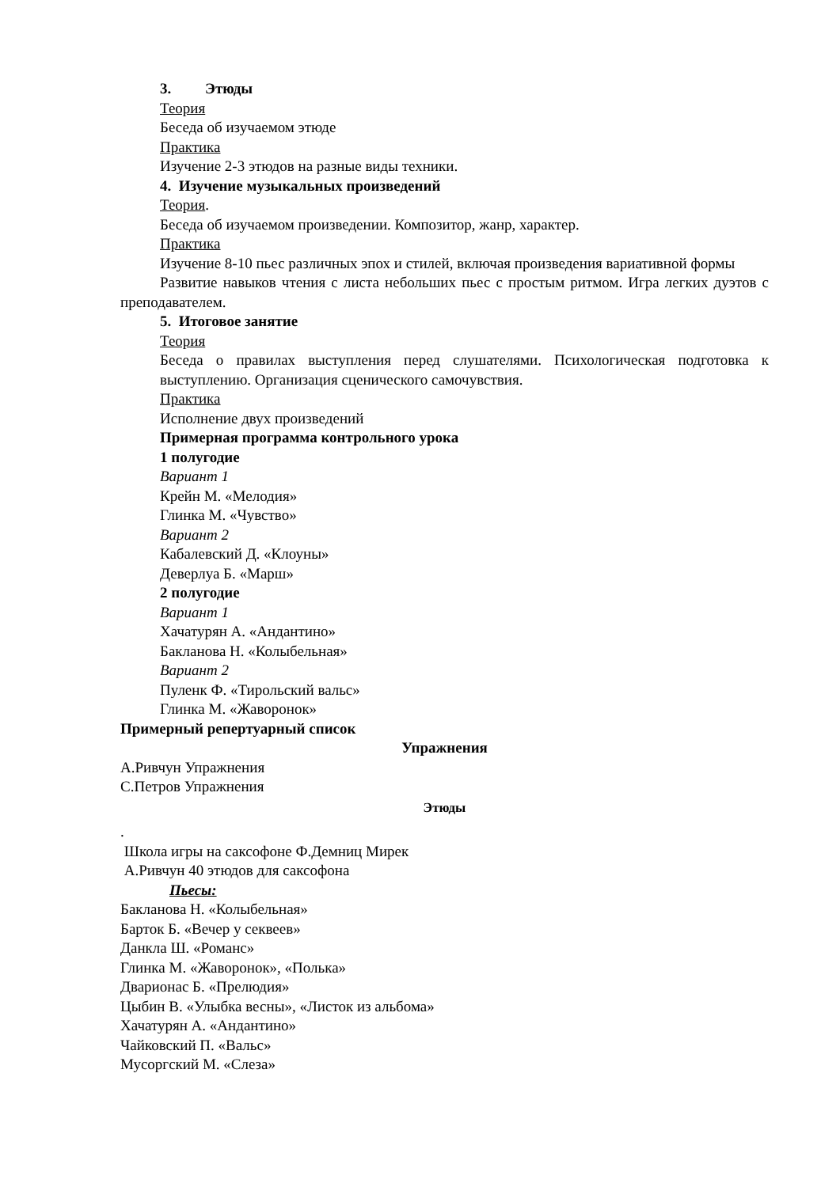3. Этюды
Теория
Беседа об изучаемом этюде
Практика
Изучение 2-3 этюдов на разные виды техники.
4. Изучение музыкальных произведений
Теория.
Беседа об изучаемом произведении. Композитор, жанр, характер.
Практика
Изучение 8-10 пьес различных эпох и стилей, включая произведения вариативной формы
Развитие навыков чтения с листа небольших пьес с простым ритмом. Игра легких дуэтов с преподавателем.
5. Итоговое занятие
Теория
Беседа о правилах выступления перед слушателями. Психологическая подготовка к выступлению. Организация сценического самочувствия.
Практика
Исполнение двух произведений
Примерная программа контрольного урока
1 полугодие
Вариант 1
Крейн М. «Мелодия»
Глинка М. «Чувство»
Вариант 2
Кабалевский Д. «Клоуны»
Деверлуа Б. «Марш»
2 полугодие
Вариант 1
Хачатурян А. «Андантино»
Бакланова Н. «Колыбельная»
Вариант 2
Пуленк Ф. «Тирольский вальс»
Глинка М. «Жаворонок»
Примерный репертуарный список
Упражнения
А.Ривчун Упражнения
С.Петров Упражнения
Этюды
.
Школа игры на саксофоне Ф.Демниц Мирек
А.Ривчун 40 этюдов для саксофона
Пьесы:
Бакланова Н. «Колыбельная»
Барток Б. «Вечер у секвеев»
Данкла Ш. «Романс»
Глинка М. «Жаворонок», «Полька»
Дварионас Б. «Прелюдия»
Цыбин В. «Улыбка весны», «Листок из альбома»
Хачатурян А. «Андантино»
Чайковский П. «Вальс»
Мусоргский М. «Слеза»